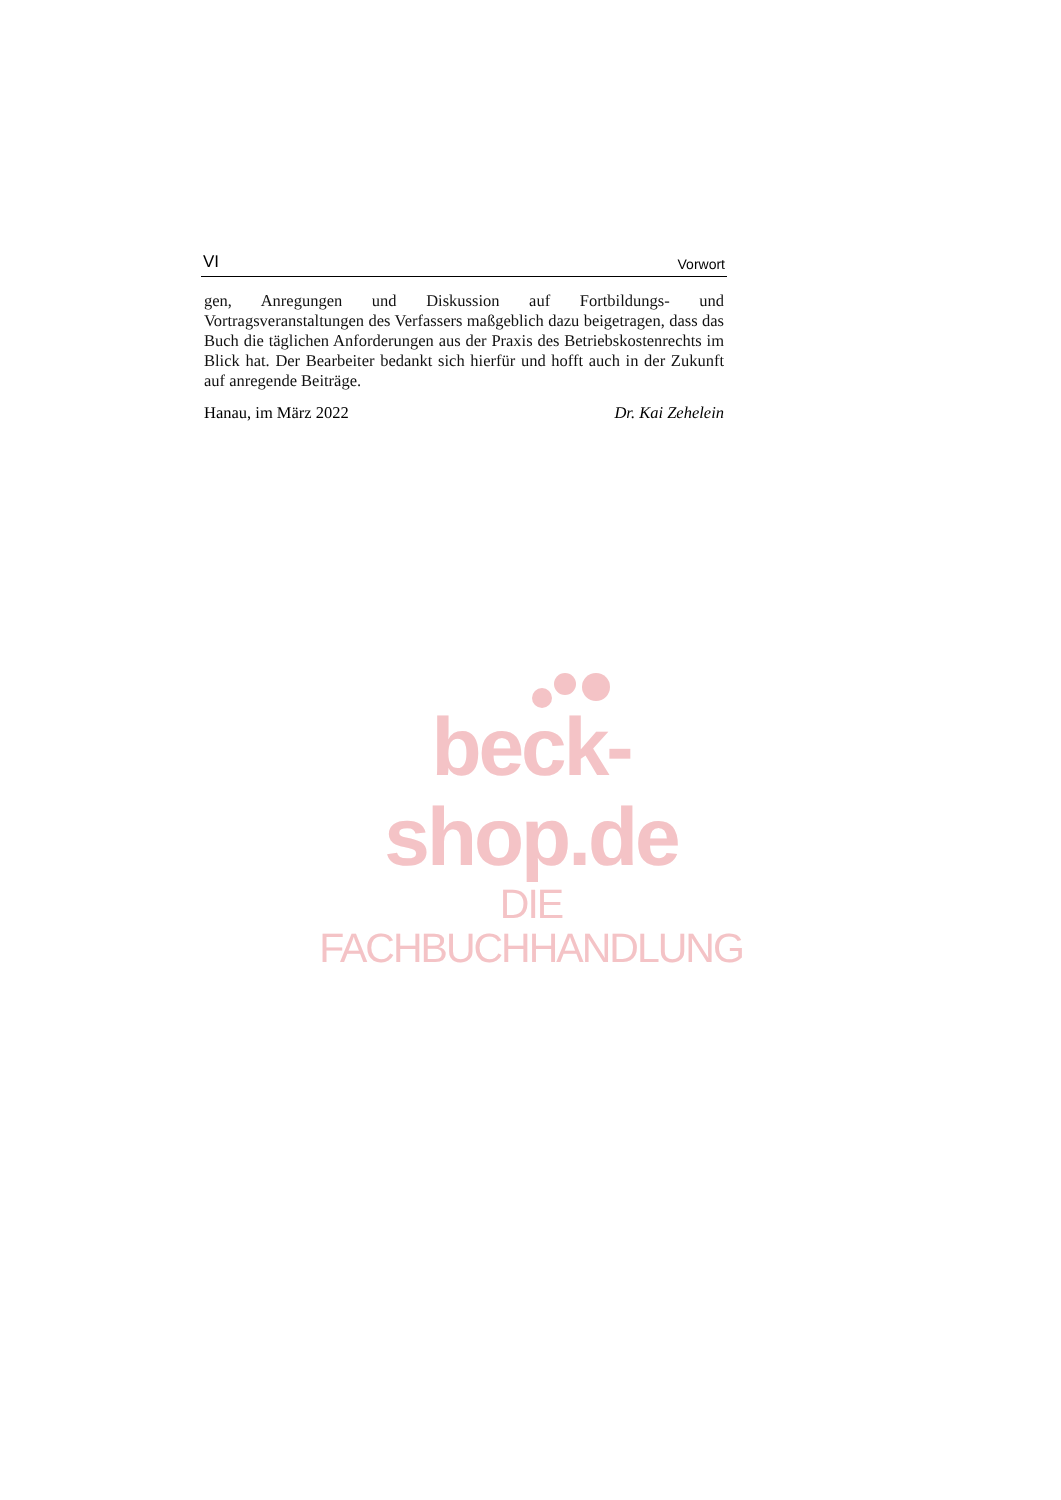VI Vorwort
gen, Anregungen und Diskussion auf Fortbildungs- und Vortragsveranstaltungen des Verfassers maßgeblich dazu beigetragen, dass das Buch die täglichen Anforderungen aus der Praxis des Betriebskostenrechts im Blick hat. Der Bearbeiter bedankt sich hierfür und hofft auch in der Zukunft auf anregende Beiträge.
Hanau, im März 2022 Dr. Kai Zehelein
beck-shop.de
DIE FACHBUCHHANDLUNG